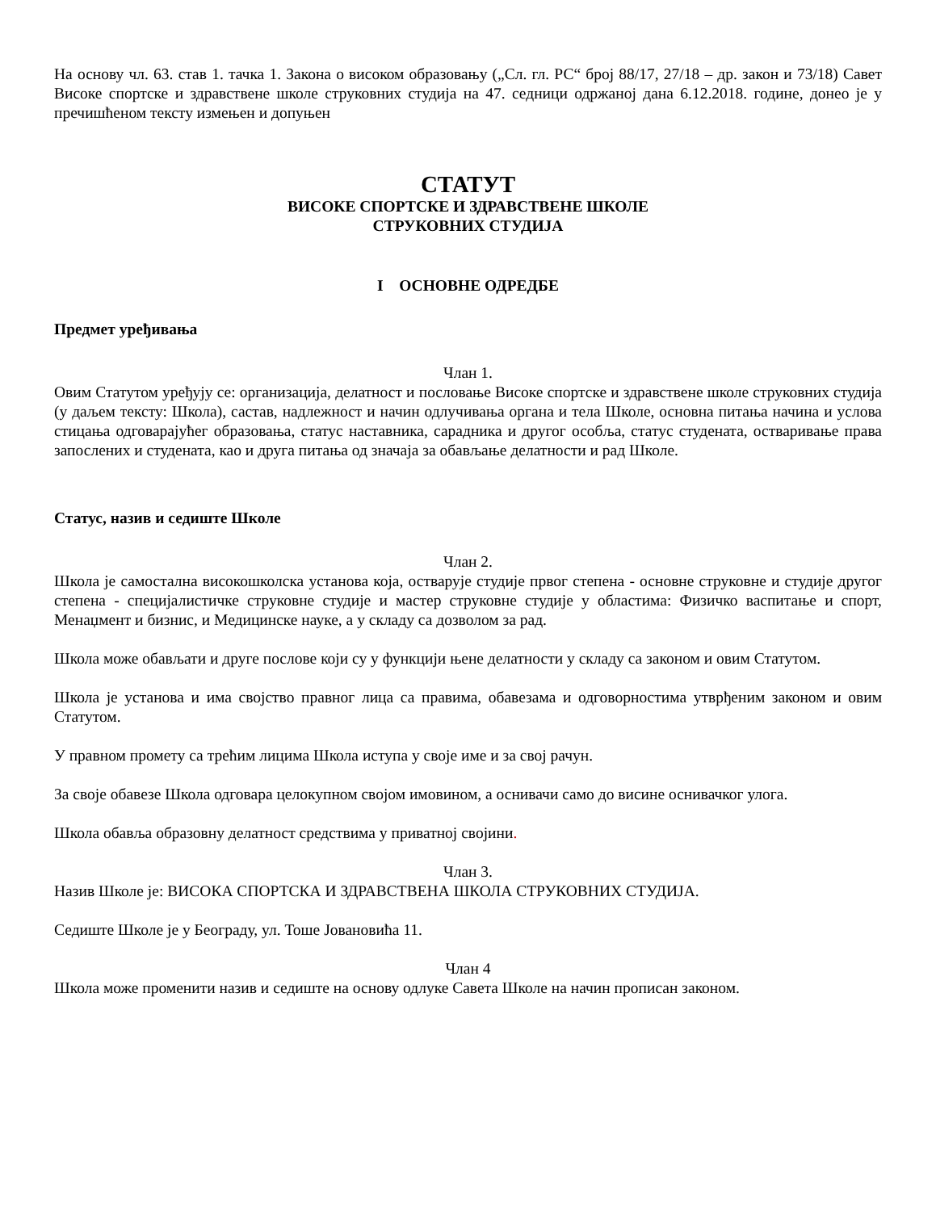На основу чл. 63. став 1. тачка 1. Закона о високом образовању („Сл. гл. РС“ број 88/17, 27/18 – др. закон и 73/18) Савет Високе спортске и здравствене школе струковних студија на 47. седници одржаној дана 6.12.2018. године, донео је у пречишћеном тексту измењен и допуњен
СТАТУТ
ВИСОКЕ СПОРТСКЕ И ЗДРАВСТВЕНЕ ШКОЛЕ
СТРУКОВНИХ СТУДИЈА
I ОСНОВНЕ ОДРЕДБЕ
Предмет уређивања
Члан 1.
Овим Статутом уређују се: организација, делатност и пословање Високе спортске и здравствене школе струковних студија (у даљем тексту: Школа), састав, надлежност и начин одлучивања органа и тела Школе, основна питања начина и услова стицања одговарајућег образовања, статус наставника, сарадника и другог особља, статус студената, остваривање права запослених и студената, као и друга питања од значаја за обављање делатности и рад Школе.
Статус, назив и седиште Школе
Члан 2.
Школа је самостална високошколска установа која, остварује студије првог степена - основне струковне и студије другог степена - специјалистичке струковне студије и мастер струковне студије у областима: Физичко васпитање и спорт, Менаџмент и бизнис, и Медицинске науке, а у складу са дозволом за рад.
Школа може обављати и друге послове који су у функцији њене делатности у складу са законом и овим Статутом.
Школа је установа и има својство правног лица са правима, обавезама и одговорностима утврђеним законом и овим Статутом.
У правном промету са трећим лицима Школа иступа у своје име и за свој рачун.
За своје обавезе Школа одговара целокупном својом имовином, а оснивачи само до висине оснивачког улога.
Школа обавља образовну делатност средствима у приватној својини.
Члан 3.
Назив Школе је: ВИСОКА СПОРТСКА И ЗДРАВСТВЕНА ШКОЛА СТРУКОВНИХ СТУДИЈА.
Седиште Школе је у Београду, ул. Тоше Јовановића 11.
Члан 4
Школа може променити назив и седиште на основу одлуке Савета Школе на начин прописан законом.